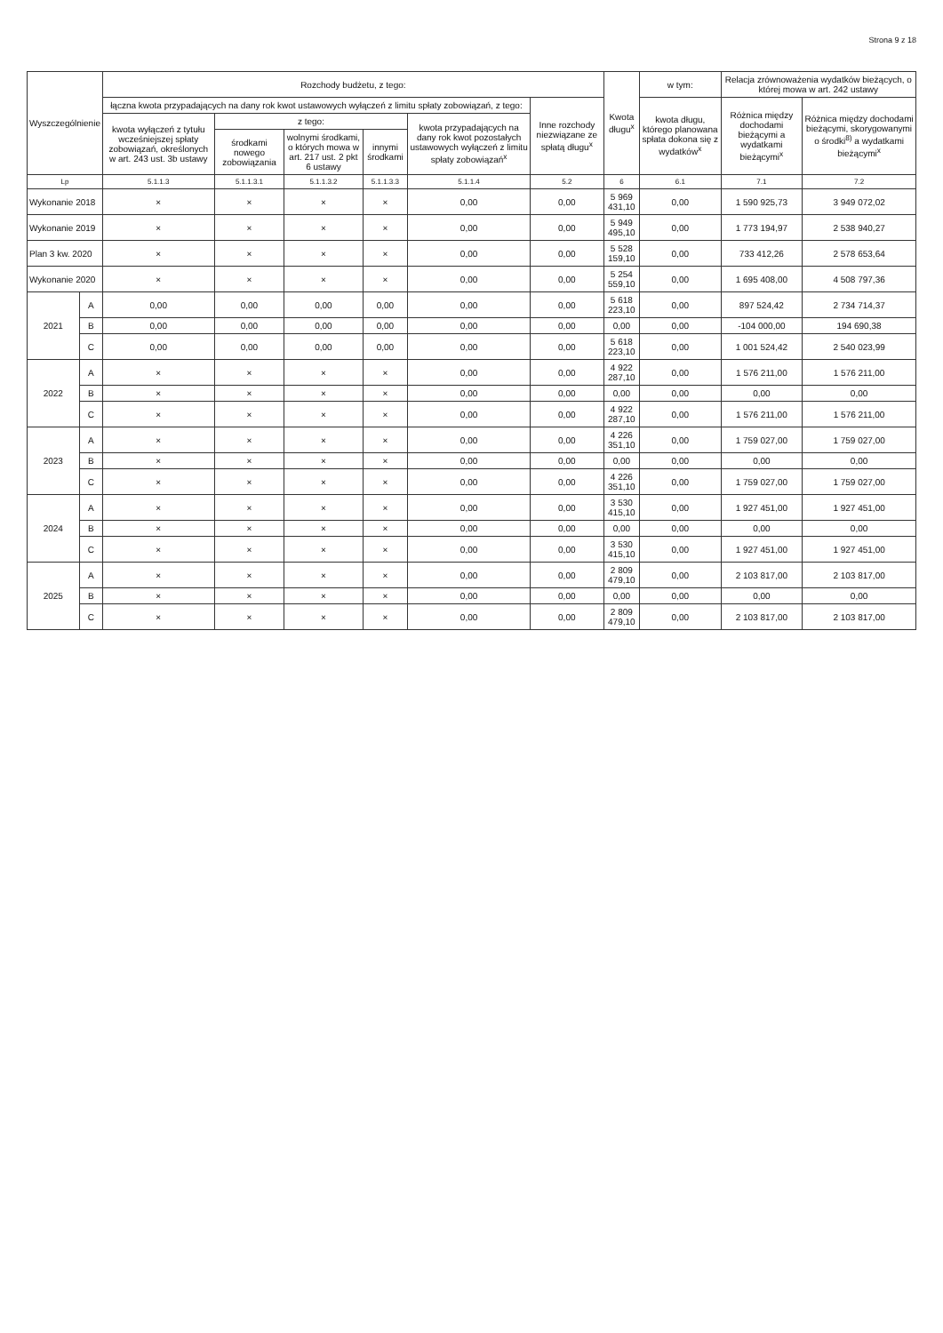Strona 9 z 18
| Wyszczególnienie | | Rozchody budżetu, z tego: | | | | | | Kwota długu<sup>x</sup> | w tym: | Relacja zrównoważenia wydatków bieżących, o której mowa w art. 242 ustawy | |
| --- | --- | --- | --- | --- | --- | --- | --- | --- | --- | --- | --- |
| | | łączna kwota przypadających na dany rok kwot ustawowych wyłączeń z limitu spłaty zobowiązań, z tego: | | | | | Inne rozchody niezwiązane ze spłatą długu<sup>x</sup> | | kwota długu, którego planowana spłata dokona się z wydatków<sup>x</sup> | Różnica między dochodami bieżącymi a wydatkami bieżącymi<sup>x</sup> | Różnica między dochodami bieżącymi, skorygowanymi o środki<sup>8)</sup> a wydatkami bieżącymi<sup>x</sup> |
| | | kwota wyłączeń z tytułu wcześniejszej spłaty zobowiązań, określonych w art. 243 ust. 3b ustawy | z tego: | | | kwota przypadających na dany rok kwot pozostałych ustawowych wyłączeń z limitu spłaty zobowiązań<sup>x</sup> | | | | | |
| | | | środkami nowego zobowiązania | wolnymi środkami, o których mowa w art. 217 ust. 2 pkt 6 ustawy | innymi środkami | | | | | | |
| Lp | | 5.1.1.3 | 5.1.1.3.1 | 5.1.1.3.2 | 5.1.1.3.3 | 5.1.1.4 | 5.2 | 6 | 6.1 | 7.1 | 7.2 |
| Wykonanie 2018 | | × | × | × | × | 0,00 | 0,00 | 5 969 431,10 | 0,00 | 1 590 925,73 | 3 949 072,02 |
| Wykonanie 2019 | | × | × | × | × | 0,00 | 0,00 | 5 949 495,10 | 0,00 | 1 773 194,97 | 2 538 940,27 |
| Plan 3 kw. 2020 | | × | × | × | × | 0,00 | 0,00 | 5 528 159,10 | 0,00 | 733 412,26 | 2 578 653,64 |
| Wykonanie 2020 | | × | × | × | × | 0,00 | 0,00 | 5 254 559,10 | 0,00 | 1 695 408,00 | 4 508 797,36 |
| 2021 | A | 0,00 | 0,00 | 0,00 | 0,00 | 0,00 | 0,00 | 5 618 223,10 | 0,00 | 897 524,42 | 2 734 714,37 |
| | B | 0,00 | 0,00 | 0,00 | 0,00 | 0,00 | 0,00 | 0,00 | 0,00 | -104 000,00 | 194 690,38 |
| | C | 0,00 | 0,00 | 0,00 | 0,00 | 0,00 | 0,00 | 5 618 223,10 | 0,00 | 1 001 524,42 | 2 540 023,99 |
| 2022 | A | × | × | × | × | 0,00 | 0,00 | 4 922 287,10 | 0,00 | 1 576 211,00 | 1 576 211,00 |
| | B | × | × | × | × | 0,00 | 0,00 | 0,00 | 0,00 | 0,00 | 0,00 |
| | C | × | × | × | × | 0,00 | 0,00 | 4 922 287,10 | 0,00 | 1 576 211,00 | 1 576 211,00 |
| 2023 | A | × | × | × | × | 0,00 | 0,00 | 4 226 351,10 | 0,00 | 1 759 027,00 | 1 759 027,00 |
| | B | × | × | × | × | 0,00 | 0,00 | 0,00 | 0,00 | 0,00 | 0,00 |
| | C | × | × | × | × | 0,00 | 0,00 | 4 226 351,10 | 0,00 | 1 759 027,00 | 1 759 027,00 |
| 2024 | A | × | × | × | × | 0,00 | 0,00 | 3 530 415,10 | 0,00 | 1 927 451,00 | 1 927 451,00 |
| | B | × | × | × | × | 0,00 | 0,00 | 0,00 | 0,00 | 0,00 | 0,00 |
| | C | × | × | × | × | 0,00 | 0,00 | 3 530 415,10 | 0,00 | 1 927 451,00 | 1 927 451,00 |
| 2025 | A | × | × | × | × | 0,00 | 0,00 | 2 809 479,10 | 0,00 | 2 103 817,00 | 2 103 817,00 |
| | B | × | × | × | × | 0,00 | 0,00 | 0,00 | 0,00 | 0,00 | 0,00 |
| | C | × | × | × | × | 0,00 | 0,00 | 2 809 479,10 | 0,00 | 2 103 817,00 | 2 103 817,00 |